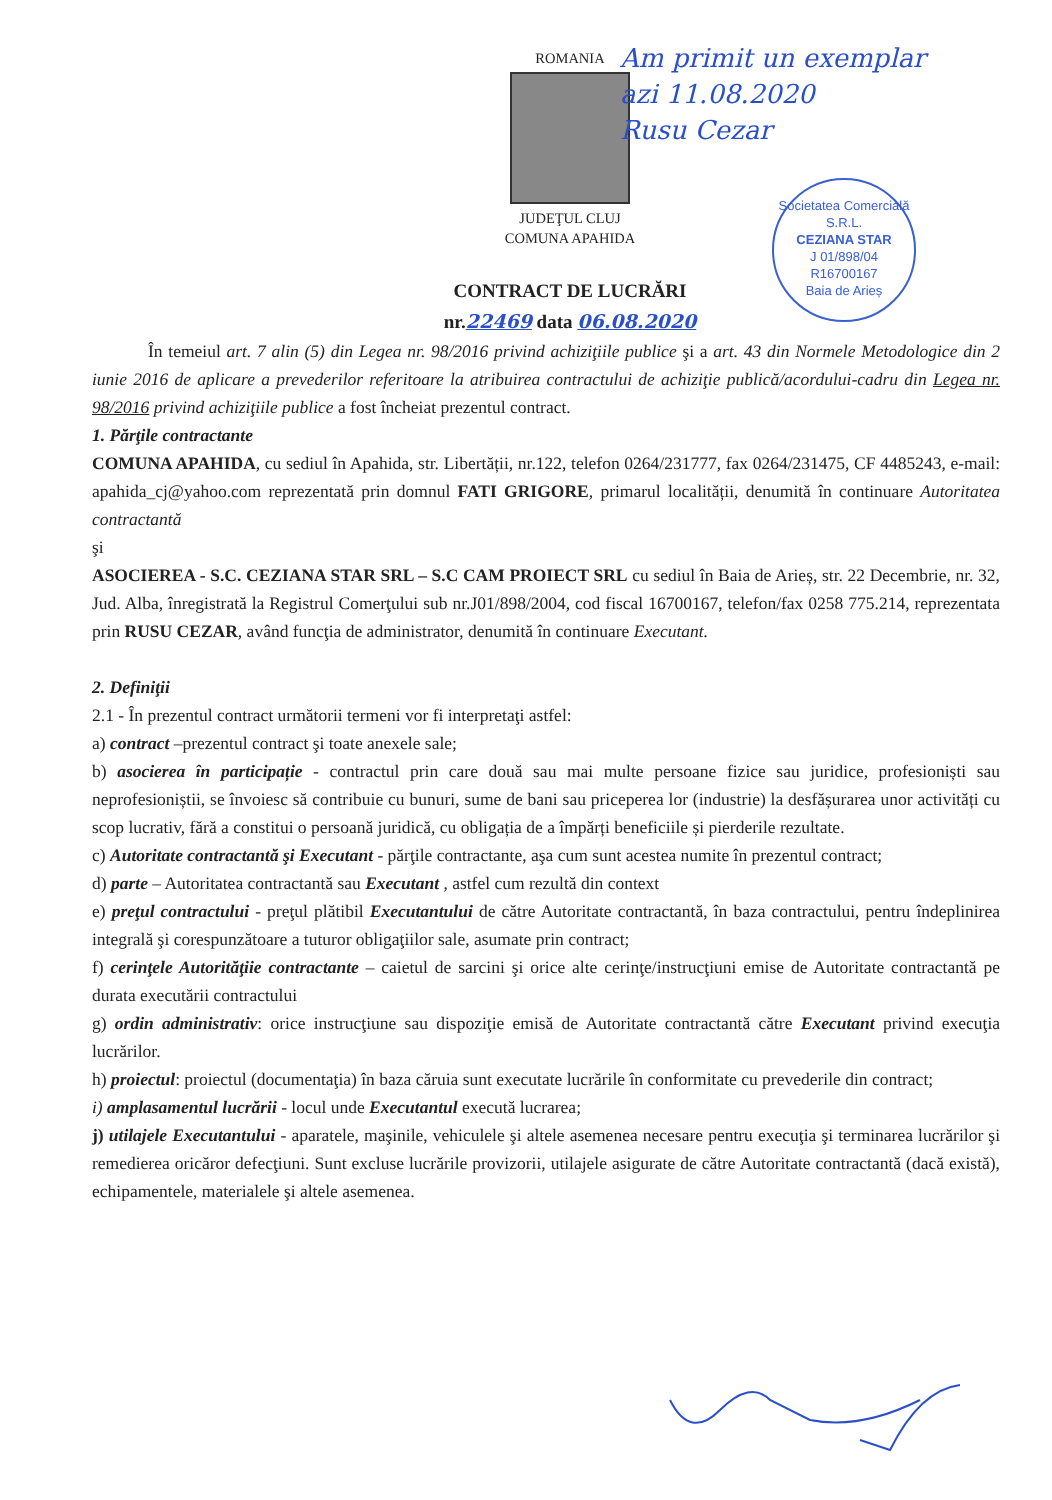ROMANIA
JUDEŢUL CLUJ
COMUNA APAHIDA
Am primit un exemplar
azi 11.08.2020
Rusu Cezar
Societatea Comercială
S.R.L.
CEZIANA STAR
J 01/898/04
R16700167
Baia de Arieș
CONTRACT DE LUCRĂRI
nr.22469 data 06.08.2020
În temeiul art. 7 alin (5) din Legea nr. 98/2016 privind achiziţiile publice şi a art. 43 din Normele Metodologice din 2 iunie 2016 de aplicare a prevederilor referitoare la atribuirea contractului de achiziţie publică/acordului-cadru din Legea nr. 98/2016 privind achiziţiile publice a fost încheiat prezentul contract.
1. Părţile contractante
COMUNA APAHIDA, cu sediul în Apahida, str. Libertății, nr.122, telefon 0264/231777, fax 0264/231475, CF 4485243, e-mail: apahida_cj@yahoo.com reprezentată prin domnul FATI GRIGORE, primarul localității, denumită în continuare Autoritatea contractantă
şi
ASOCIEREA - S.C. CEZIANA STAR SRL – S.C CAM PROIECT SRL cu sediul în Baia de Arieș, str. 22 Decembrie, nr. 32, Jud. Alba, înregistrată la Registrul Comerţului sub nr.J01/898/2004, cod fiscal 16700167, telefon/fax 0258 775.214, reprezentata prin RUSU CEZAR, având funcţia de administrator, denumită în continuare Executant.
2. Definiţii
2.1 - În prezentul contract următorii termeni vor fi interpretaţi astfel:
a) contract –prezentul contract şi toate anexele sale;
b) asocierea în participație - contractul prin care două sau mai multe persoane fizice sau juridice, profesioniști sau neprofesioniștii, se învoiesc să contribuie cu bunuri, sume de bani sau priceperea lor (industrie) la desfășurarea unor activități cu scop lucrativ, fără a constitui o persoană juridică, cu obligația de a împărți beneficiile și pierderile rezultate.
c) Autoritate contractantă şi Executant - părţile contractante, aşa cum sunt acestea numite în prezentul contract;
d) parte – Autoritatea contractantă sau Executant , astfel cum rezultă din context
e) preţul contractului - preţul plătibil Executantului de către Autoritate contractantă, în baza contractului, pentru îndeplinirea integrală şi corespunzătoare a tuturor obligaţiilor sale, asumate prin contract;
f) cerinţele Autorităţiie contractante – caietul de sarcini şi orice alte cerinţe/instrucţiuni emise de Autoritate contractantă pe durata executării contractului
g) ordin administrativ: orice instrucţiune sau dispoziţie emisă de Autoritate contractantă către Executant privind execuţia lucrărilor.
h) proiectul: proiectul (documentaţia) în baza căruia sunt executate lucrările în conformitate cu prevederile din contract;
i) amplasamentul lucrării - locul unde Executantul execută lucrarea;
j) utilajele Executantului - aparatele, maşinile, vehiculele şi altele asemenea necesare pentru execuţia şi terminarea lucrărilor şi remedierea oricăror defecţiuni. Sunt excluse lucrările provizorii, utilajele asigurate de către Autoritate contractantă (dacă există), echipamentele, materialele şi altele asemenea.